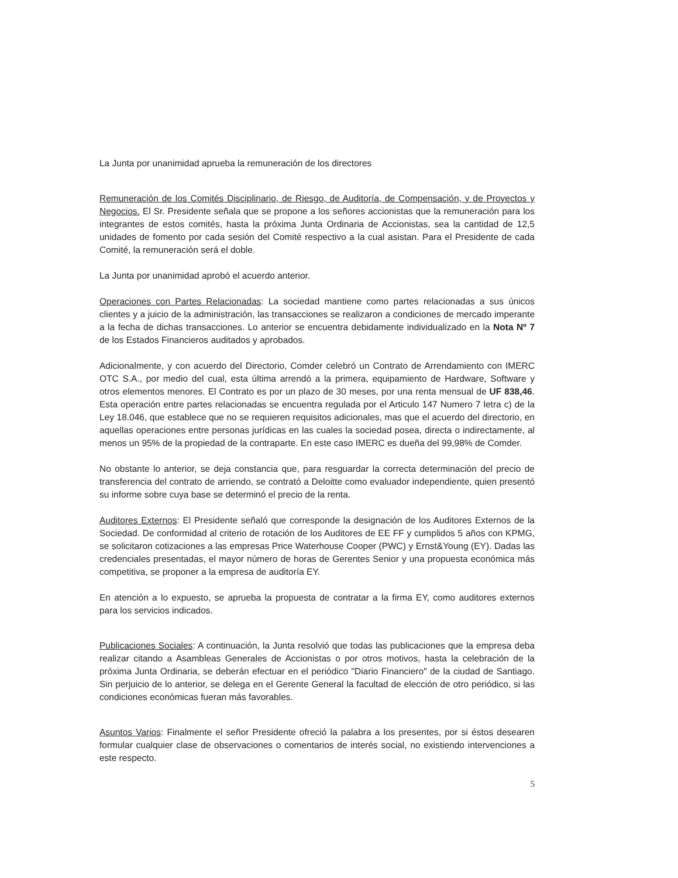La Junta por unanimidad aprueba la remuneración de los directores
Remuneración de los Comités Disciplinario, de Riesgo, de Auditoría, de Compensación, y de Proyectos y Negocios. El Sr. Presidente señala que se propone a los señores accionistas que la remuneración para los integrantes de estos comités, hasta la próxima Junta Ordinaria de Accionistas, sea la cantidad de 12,5 unidades de fomento por cada sesión del Comité respectivo a la cual asistan. Para el Presidente de cada Comité, la remuneración será el doble.
La Junta por unanimidad aprobó el acuerdo anterior.
Operaciones con Partes Relacionadas: La sociedad mantiene como partes relacionadas a sus únicos clientes y a juicio de la administración, las transacciones se realizaron a condiciones de mercado imperante a la fecha de dichas transacciones. Lo anterior se encuentra debidamente individualizado en la Nota Nº 7 de los Estados Financieros auditados y aprobados.
Adicionalmente, y con acuerdo del Directorio, Comder celebró un Contrato de Arrendamiento con IMERC OTC S.A., por medio del cual, esta última arrendó a la primera, equipamiento de Hardware, Software y otros elementos menores. El Contrato es por un plazo de 30 meses, por una renta mensual de UF 838,46. Esta operación entre partes relacionadas se encuentra regulada por el Articulo 147 Numero 7 letra c) de la Ley 18.046, que establece que no se requieren requisitos adicionales, mas que el acuerdo del directorio, en aquellas operaciones entre personas jurídicas en las cuales la sociedad posea, directa o indirectamente, al menos un 95% de la propiedad de la contraparte. En este caso IMERC es dueña del 99,98% de Comder.
No obstante lo anterior, se deja constancia que, para resguardar la correcta determinación del precio de transferencia del contrato de arriendo, se contrató a Deloitte como evaluador independiente, quien presentó su informe sobre cuya base se determinó el precio de la renta.
Auditores Externos: El Presidente señaló que corresponde la designación de los Auditores Externos de la Sociedad. De conformidad al criterio de rotación de los Auditores de EE FF y cumplidos 5 años con KPMG, se solicitaron cotizaciones a las empresas Price Waterhouse Cooper (PWC) y Ernst&Young (EY). Dadas las credenciales presentadas, el mayor número de horas de Gerentes Senior y una propuesta económica más competitiva, se proponer a la empresa de auditoría EY.
En atención a lo expuesto, se aprueba la propuesta de contratar a la firma EY, como auditores externos para los servicios indicados.
Publicaciones Sociales: A continuación, la Junta resolvió que todas las publicaciones que la empresa deba realizar citando a Asambleas Generales de Accionistas o por otros motivos, hasta la celebración de la próxima Junta Ordinaria, se deberán efectuar en el periódico "Diario Financiero" de la ciudad de Santiago. Sin perjuicio de lo anterior, se delega en el Gerente General la facultad de elección de otro periódico, si las condiciones económicas fueran más favorables.
Asuntos Varios: Finalmente el señor Presidente ofreció la palabra a los presentes, por si éstos desearen formular cualquier clase de observaciones o comentarios de interés social, no existiendo intervenciones a este respecto.
5